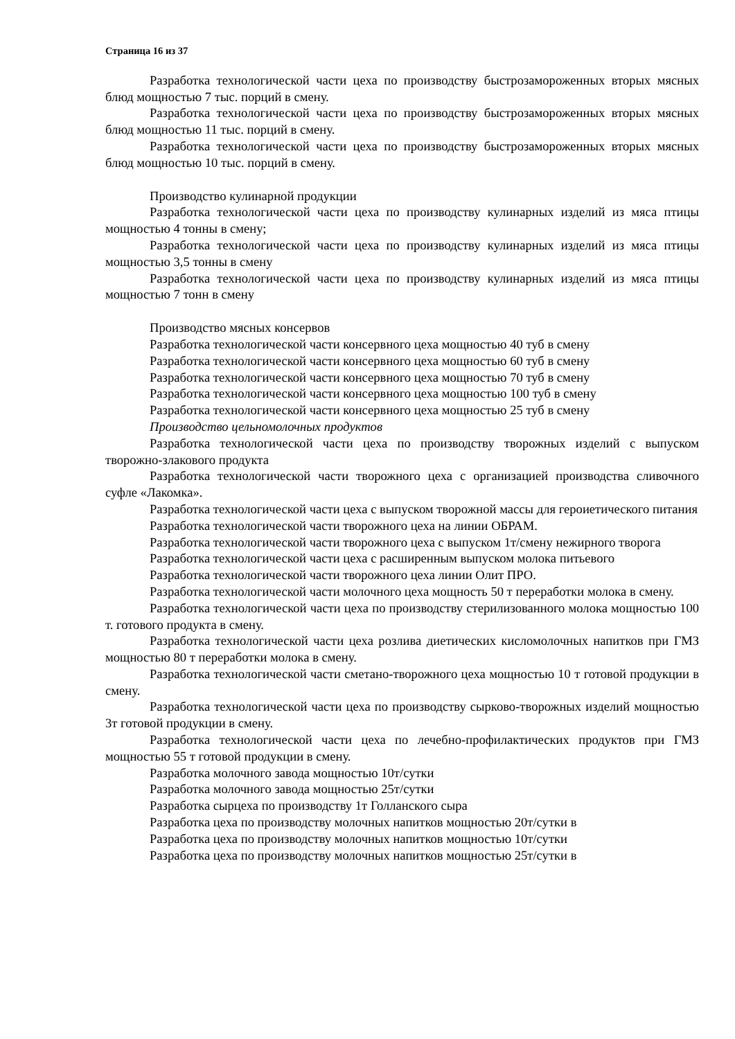Страница 16 из 37
Разработка технологической части цеха по производству быстрозамороженных вторых мясных блюд мощностью 7 тыс. порций в смену.
Разработка технологической части цеха по производству быстрозамороженных вторых мясных блюд мощностью 11 тыс. порций в смену.
Разработка технологической части цеха по производству быстрозамороженных вторых мясных блюд мощностью 10 тыс. порций в смену.
Производство кулинарной продукции
Разработка технологической части цеха по производству кулинарных изделий из мяса птицы мощностью 4 тонны в смену;
Разработка технологической части цеха по производству кулинарных изделий из мяса птицы мощностью 3,5 тонны в смену
Разработка технологической части цеха по производству кулинарных изделий из мяса птицы мощностью 7 тонн в смену
Производство мясных консервов
Разработка технологической части консервного цеха мощностью 40 туб в смену
Разработка технологической части консервного цеха мощностью 60 туб в смену
Разработка технологической части консервного цеха мощностью 70 туб в смену
Разработка технологической части консервного цеха мощностью 100 туб в смену
Разработка технологической части консервного цеха мощностью 25 туб в смену
Производство цельномолочных продуктов
Разработка технологической части цеха по производству творожных изделий с выпуском творожно-злакового продукта
Разработка технологической части творожного цеха с организацией производства сливочного суфле «Лакомка».
Разработка технологической части цеха с выпуском творожной массы для героиетического питания
Разработка технологической части творожного цеха на линии ОБРАМ.
Разработка технологической части творожного цеха с выпуском 1т/смену нежирного творога
Разработка технологической части цеха с расширенным выпуском молока питьевого
Разработка технологической части творожного цеха линии Олит ПРО.
Разработка технологической части молочного цеха мощность 50 т переработки молока в смену.
Разработка технологической части цеха по производству стерилизованного молока мощностью 100 т. готового продукта в смену.
Разработка технологической части цеха розлива диетических кисломолочных напитков при ГМЗ мощностью 80 т переработки молока в смену.
Разработка технологической части сметано-творожного цеха мощностью 10 т готовой продукции в смену.
Разработка технологической части цеха по производству сырково-творожных изделий мощностью 3т готовой продукции в смену.
Разработка технологической части цеха по лечебно-профилактических продуктов при ГМЗ мощностью 55 т готовой продукции в смену.
Разработка молочного завода мощностью 10т/сутки
Разработка молочного завода мощностью 25т/сутки
Разработка сырцеха по производству 1т Голланского сыра
Разработка цеха по производству молочных напитков мощностью 20т/сутки в
Разработка цеха по производству молочных напитков мощностью 10т/сутки
Разработка цеха по производству молочных напитков мощностью 25т/сутки в